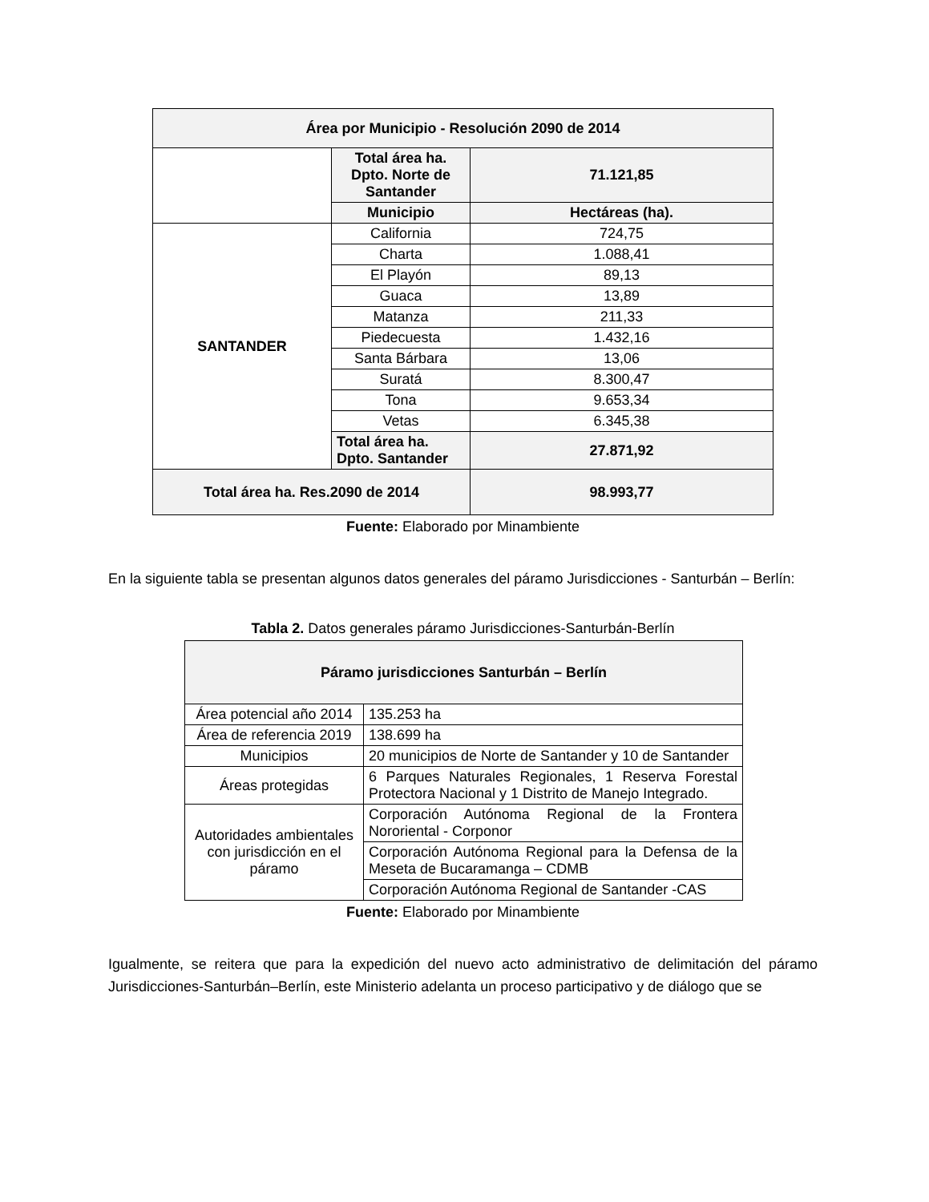| Área por Municipio - Resolución 2090 de 2014 | | |
| --- | --- | --- |
| | Total área ha. Dpto. Norte de Santander | 71.121,85 |
| | Municipio | Hectáreas (ha). |
| SANTANDER | California | 724,75 |
| | Charta | 1.088,41 |
| | El Playón | 89,13 |
| | Guaca | 13,89 |
| | Matanza | 211,33 |
| | Piedecuesta | 1.432,16 |
| | Santa Bárbara | 13,06 |
| | Suratá | 8.300,47 |
| | Tona | 9.653,34 |
| | Vetas | 6.345,38 |
| | Total área ha. Dpto. Santander | 27.871,92 |
| Total área ha. Res.2090 de 2014 | | 98.993,77 |
Fuente: Elaborado por Minambiente
En la siguiente tabla se presentan algunos datos generales del páramo Jurisdicciones - Santurbán – Berlín:
Tabla 2. Datos generales páramo Jurisdicciones-Santurbán-Berlín
| Páramo jurisdicciones Santurbán – Berlín | |
| --- | --- |
| Área potencial año 2014 | 135.253 ha |
| Área de referencia 2019 | 138.699 ha |
| Municipios | 20 municipios de Norte de Santander y 10 de Santander |
| Áreas protegidas | 6 Parques Naturales Regionales, 1 Reserva Forestal Protectora Nacional y 1 Distrito de Manejo Integrado. |
| Autoridades ambientales con jurisdicción en el páramo | Corporación Autónoma Regional de la Frontera Nororiental - Corponor |
| | Corporación Autónoma Regional para la Defensa de la Meseta de Bucaramanga – CDMB |
| | Corporación Autónoma Regional de Santander -CAS |
Fuente: Elaborado por Minambiente
Igualmente, se reitera que para la expedición del nuevo acto administrativo de delimitación del páramo Jurisdicciones-Santurbán–Berlín, este Ministerio adelanta un proceso participativo y de diálogo que se